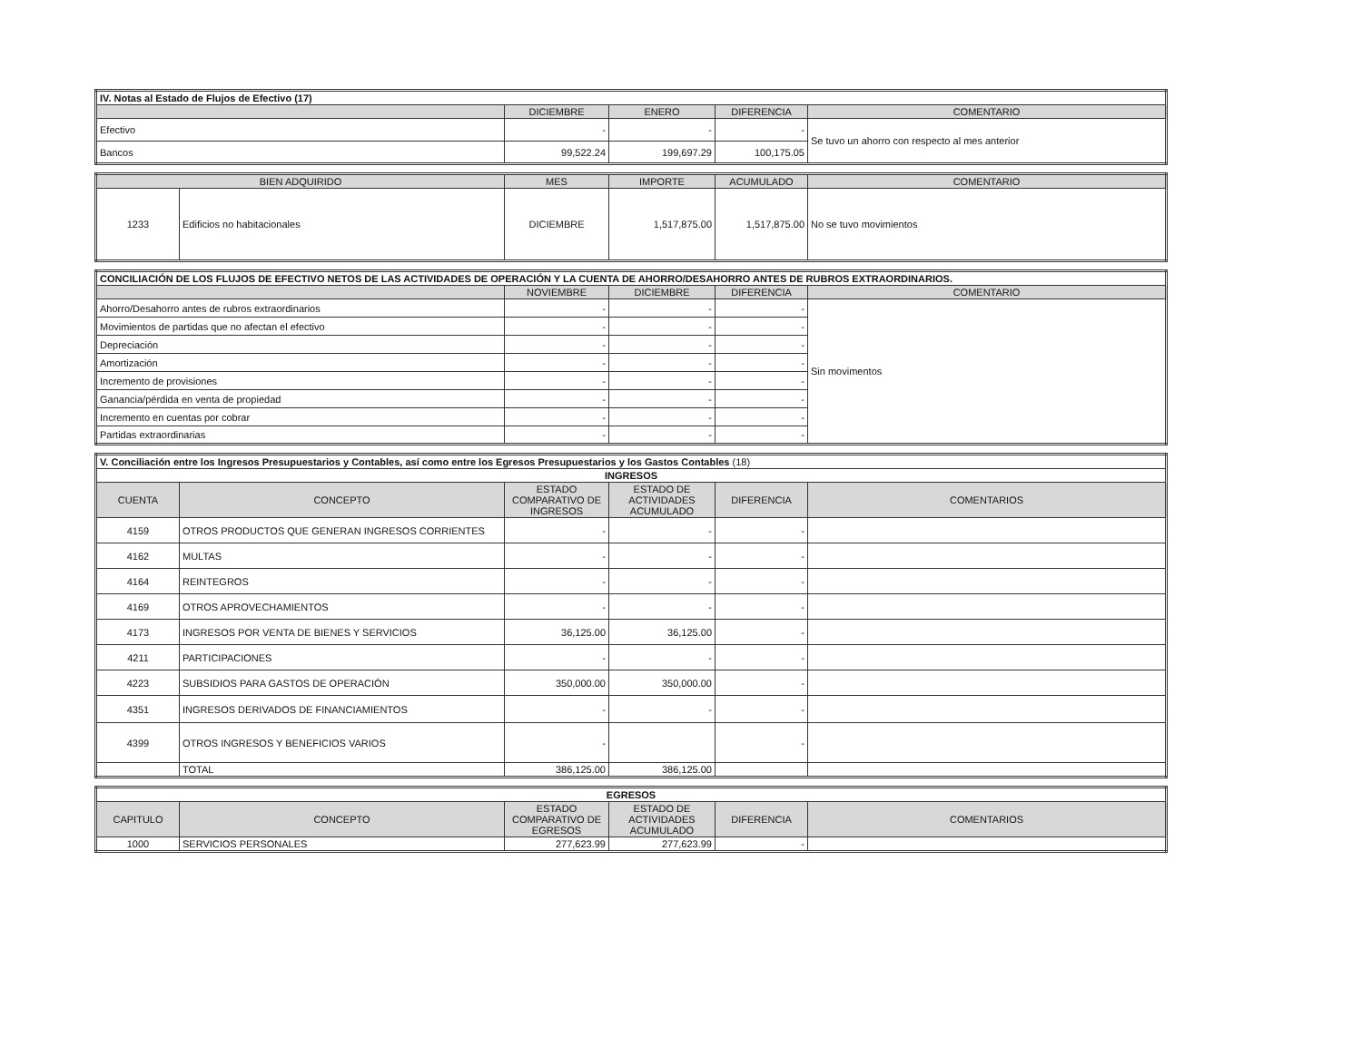| IV. Notas al Estado de Flujos de Efectivo (17) | | | | |
| | DICIEMBRE | ENERO | DIFERENCIA | COMENTARIO |
| Efectivo | - | - | - | Se tuvo un ahorro con respecto al mes anterior |
| Bancos | 99,522.24 | 199,697.29 | 100,175.05 | |
| BIEN ADQUIRIDO | | MES | IMPORTE | ACUMULADO | COMENTARIO |
| --- | --- | --- | --- | --- | --- |
| 1233 | Edificios no habitacionales | DICIEMBRE | 1,517,875.00 | 1,517,875.00 | No se tuvo movimientos |
| CONCILIACIÓN DE LOS FLUJOS DE EFECTIVO NETOS DE LAS ACTIVIDADES DE OPERACIÓN Y LA CUENTA DE AHORRO/DESAHORRO ANTES DE RUBROS EXTRAORDINARIOS. | | | | |
| | NOVIEMBRE | DICIEMBRE | DIFERENCIA | COMENTARIO |
| Ahorro/Desahorro antes de rubros extraordinarios | - | - | - | Sin movimentos |
| Movimientos de partidas que no afectan el efectivo | - | - | - | |
| Depreciación | - | - | - | |
| Amortización | - | - | - | |
| Incremento de provisiones | - | - | - | |
| Ganancia/pérdida en venta de propiedad | - | - | - | |
| Incremento en cuentas por cobrar | - | - | - | |
| Partidas extraordinarias | - | - | - | |
| V. Conciliación entre los Ingresos Presupuestarios y Contables, así como entre los Egresos Presupuestarios y los Gastos Contables (18) | | | | | |
| INGRESOS | | | | | |
| CUENTA | CONCEPTO | ESTADO COMPARATIVO DE INGRESOS | ESTADO DE ACTIVIDADES ACUMULADO | DIFERENCIA | COMENTARIOS |
| 4159 | OTROS PRODUCTOS QUE GENERAN INGRESOS CORRIENTES | - | - | - | |
| 4162 | MULTAS | - | - | - | |
| 4164 | REINTEGROS | - | - | - | |
| 4169 | OTROS APROVECHAMIENTOS | - | - | - | |
| 4173 | INGRESOS POR VENTA DE BIENES Y SERVICIOS | 36,125.00 | 36,125.00 | - | |
| 4211 | PARTICIPACIONES | - | - | - | |
| 4223 | SUBSIDIOS PARA GASTOS DE OPERACIÓN | 350,000.00 | 350,000.00 | - | |
| 4351 | INGRESOS DERIVADOS DE FINANCIAMIENTOS | - | - | - | |
| 4399 | OTROS INGRESOS Y BENEFICIOS VARIOS | - | | - | |
| | TOTAL | 386,125.00 | 386,125.00 | | |
| EGRESOS | | | | | |
| CAPITULO | CONCEPTO | ESTADO COMPARATIVO DE EGRESOS | ESTADO DE ACTIVIDADES ACUMULADO | DIFERENCIA | COMENTARIOS |
| 1000 | SERVICIOS PERSONALES | 277,623.99 | 277,623.99 | - | |